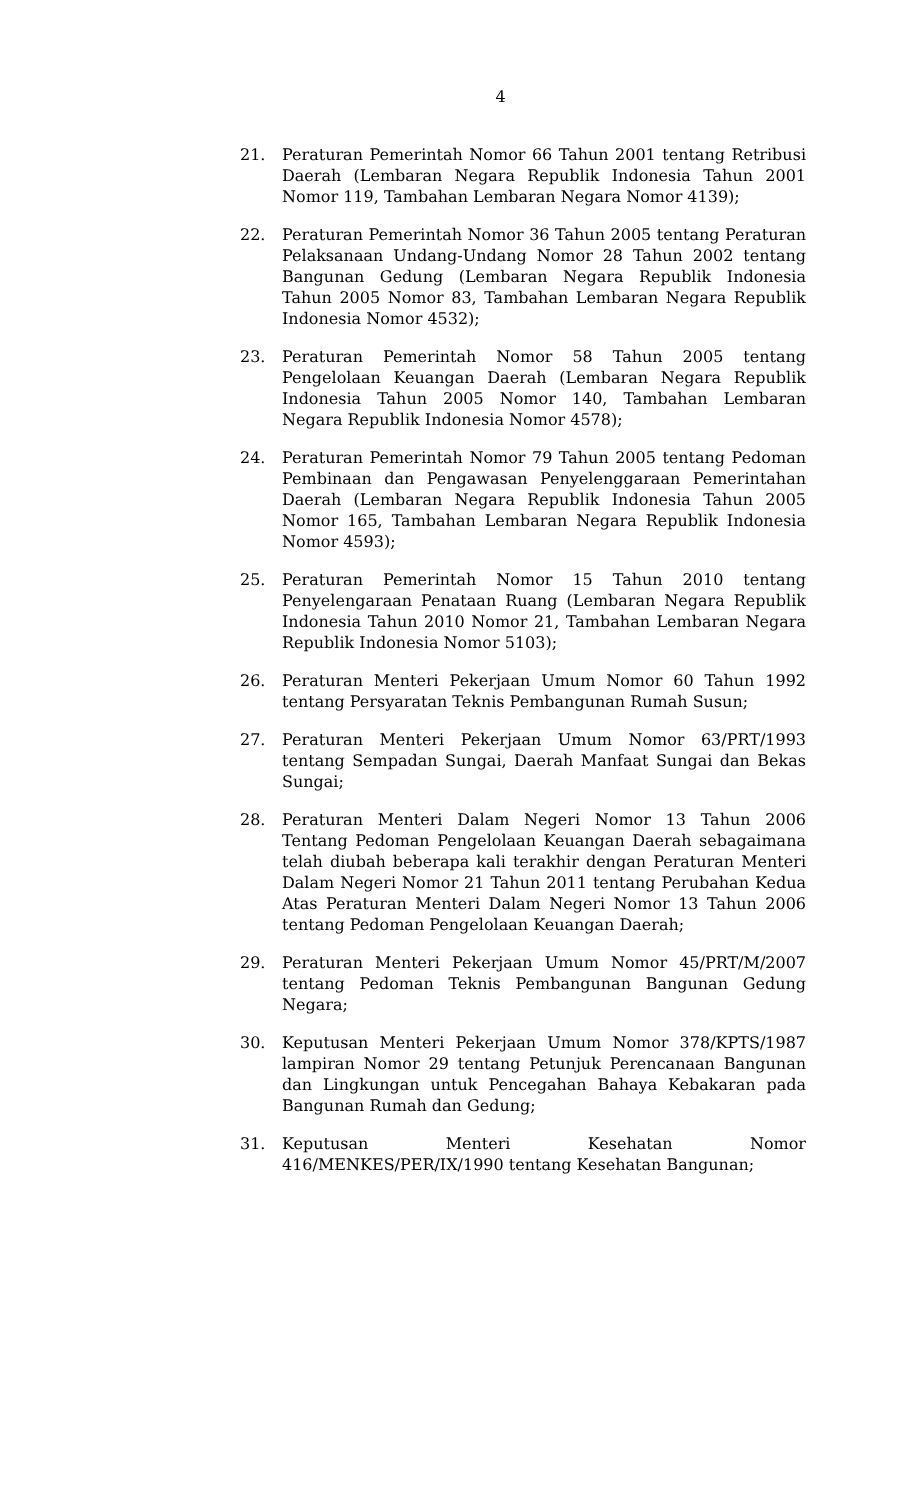4
21. Peraturan Pemerintah Nomor 66 Tahun 2001 tentang Retribusi Daerah (Lembaran Negara Republik Indonesia Tahun 2001 Nomor 119, Tambahan Lembaran Negara Nomor 4139);
22. Peraturan Pemerintah Nomor 36 Tahun 2005 tentang Peraturan Pelaksanaan Undang-Undang Nomor 28 Tahun 2002 tentang Bangunan Gedung (Lembaran Negara Republik Indonesia Tahun 2005 Nomor 83, Tambahan Lembaran Negara Republik Indonesia Nomor 4532);
23. Peraturan Pemerintah Nomor 58 Tahun 2005 tentang Pengelolaan Keuangan Daerah (Lembaran Negara Republik Indonesia Tahun 2005 Nomor 140, Tambahan Lembaran Negara Republik Indonesia Nomor 4578);
24. Peraturan Pemerintah Nomor 79 Tahun 2005 tentang Pedoman Pembinaan dan Pengawasan Penyelenggaraan Pemerintahan Daerah (Lembaran Negara Republik Indonesia Tahun 2005 Nomor 165, Tambahan Lembaran Negara Republik Indonesia Nomor 4593);
25. Peraturan Pemerintah Nomor 15 Tahun 2010 tentang Penyelengaraan Penataan Ruang (Lembaran Negara Republik Indonesia Tahun 2010 Nomor 21, Tambahan Lembaran Negara Republik Indonesia Nomor 5103);
26. Peraturan Menteri Pekerjaan Umum Nomor 60 Tahun 1992 tentang Persyaratan Teknis Pembangunan Rumah Susun;
27. Peraturan Menteri Pekerjaan Umum Nomor 63/PRT/1993 tentang Sempadan Sungai, Daerah Manfaat Sungai dan Bekas Sungai;
28. Peraturan Menteri Dalam Negeri Nomor 13 Tahun 2006 Tentang Pedoman Pengelolaan Keuangan Daerah sebagaimana telah diubah beberapa kali terakhir dengan Peraturan Menteri Dalam Negeri Nomor 21 Tahun 2011 tentang Perubahan Kedua Atas Peraturan Menteri Dalam Negeri Nomor 13 Tahun 2006 tentang Pedoman Pengelolaan Keuangan Daerah;
29. Peraturan Menteri Pekerjaan Umum Nomor 45/PRT/M/2007 tentang Pedoman Teknis Pembangunan Bangunan Gedung Negara;
30. Keputusan Menteri Pekerjaan Umum Nomor 378/KPTS/1987 lampiran Nomor 29 tentang Petunjuk Perencanaan Bangunan dan Lingkungan untuk Pencegahan Bahaya Kebakaran pada Bangunan Rumah dan Gedung;
31. Keputusan Menteri Kesehatan Nomor 416/MENKES/PER/IX/1990 tentang Kesehatan Bangunan;